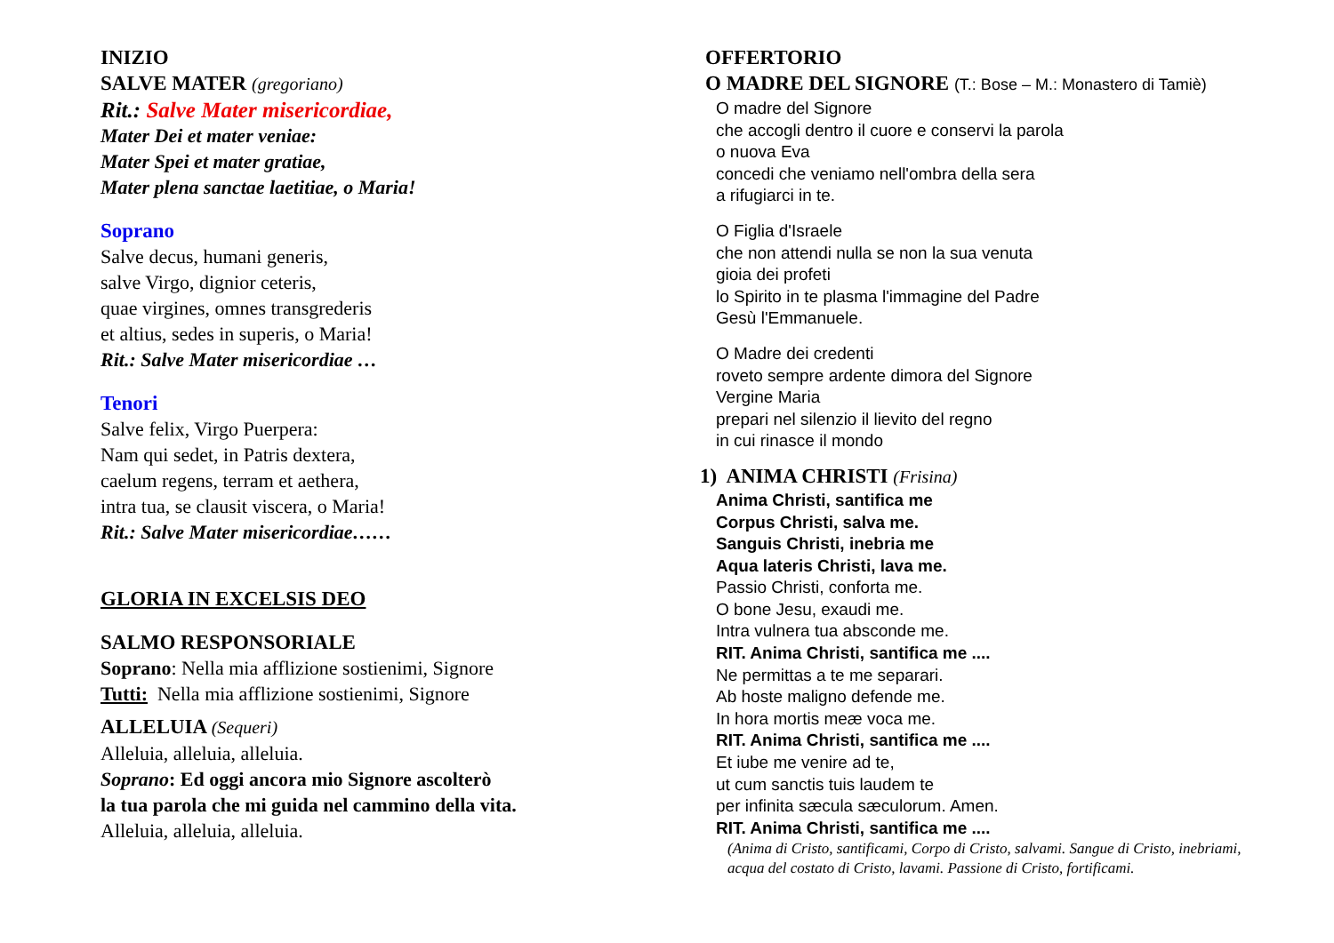INIZIO
SALVE MATER (gregoriano)
Rit.: Salve Mater misericordiae,
Mater Dei et mater veniae:
Mater Spei et mater gratiae,
Mater plena sanctae laetitiae, o Maria!
Soprano
Salve decus, humani generis,
salve Virgo, dignior ceteris,
quae virgines, omnes transgrederis
et altius, sedes in superis, o Maria!
Rit.: Salve Mater misericordiae …
Tenori
Salve felix, Virgo Puerpera:
Nam qui sedet, in Patris dextera,
caelum regens, terram et aethera,
intra tua, se clausit viscera, o Maria!
Rit.: Salve Mater misericordiae……
GLORIA IN EXCELSIS DEO
SALMO RESPONSORIALE
Soprano: Nella mia afflizione sostienimi, Signore
Tutti: Nella mia afflizione sostienimi, Signore
ALLELUIA (Sequeri)
Alleluia, alleluia, alleluia.
Soprano: Ed oggi ancora mio Signore ascolterò
la tua parola che mi guida nel cammino della vita.
Alleluia, alleluia, alleluia.
OFFERTORIO
O MADRE DEL SIGNORE (T.: Bose – M.: Monastero di Tamiè)
O madre del Signore
che accogli dentro il cuore e conservi la parola
o nuova Eva
concedi che veniamo nell'ombra della sera
a rifugiarci in te.
O Figlia d'Israele
che non attendi nulla se non la sua venuta
gioia dei profeti
lo Spirito in te plasma l'immagine del Padre
Gesù l'Emmanuele.
O Madre dei credenti
roveto sempre ardente dimora del Signore
Vergine Maria
prepari nel silenzio il lievito del regno
in cui rinasce il mondo
1) ANIMA CHRISTI (Frisina)
Anima Christi, santifica me
Corpus Christi, salva me.
Sanguis Christi, inebria me
Aqua lateris Christi, lava me.
Passio Christi, conforta me.
O bone Jesu, exaudi me.
Intra vulnera tua absconde me.
RIT. Anima Christi, santifica me ....
Ne permittas a te me separari.
Ab hoste maligno defende me.
In hora mortis meæ voca me.
RIT. Anima Christi, santifica me ....
Et iube me venire ad te,
ut cum sanctis tuis laudem te
per infinita sæcula sæculorum. Amen.
RIT. Anima Christi, santifica me ....
(Anima di Cristo, santificami, Corpo di Cristo, salvami. Sangue di Cristo, inebriami, acqua del costato di Cristo, lavami. Passione di Cristo, fortificami.